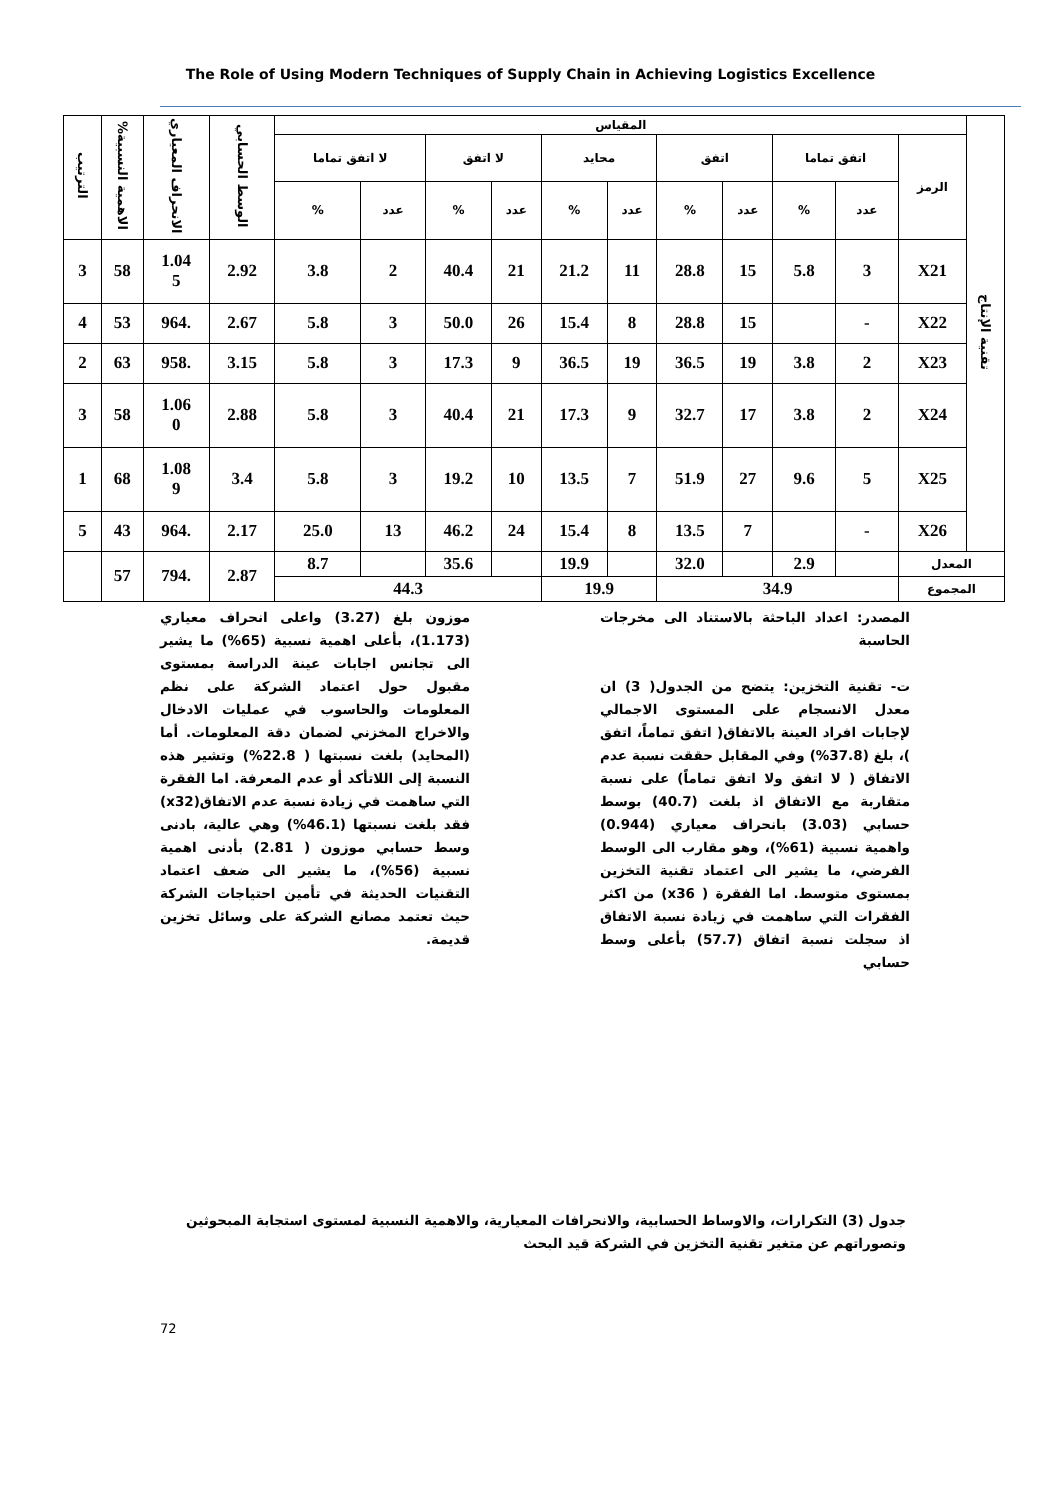The Role of Using Modern Techniques of Supply Chain in Achieving Logistics Excellence
| تقنية الإنتاج | المقياس | | | | | | | | | | | الوسط الحسابي | الانحراف المعياري | الاهمية النسبية% | الترتيب |
| --- | --- | --- | --- | --- | --- | --- | --- | --- | --- | --- | --- | --- | --- | --- | --- |
| | الرمز | اتفق تماما | | اتفق | | محايد | | لا اتفق | | لا اتفق تماما | | | | | |
| | | عدد | % | عدد | % | عدد | % | عدد | % | عدد | % | | | | |
| | X21 | 3 | 5.8 | 15 | 28.8 | 11 | 21.2 | 21 | 40.4 | 2 | 3.8 | 2.92 | 1.04 5 | 58 | 3 |
| | X22 | - | | 15 | 28.8 | 8 | 15.4 | 26 | 50.0 | 3 | 5.8 | 2.67 | .964 | 53 | 4 |
| | X23 | 2 | 3.8 | 19 | 36.5 | 19 | 36.5 | 9 | 17.3 | 3 | 5.8 | 3.15 | .958 | 63 | 2 |
| | X24 | 2 | 3.8 | 17 | 32.7 | 9 | 17.3 | 21 | 40.4 | 3 | 5.8 | 2.88 | 1.06 0 | 58 | 3 |
| | X25 | 5 | 9.6 | 27 | 51.9 | 7 | 13.5 | 10 | 19.2 | 3 | 5.8 | 3.4 | 1.08 9 | 68 | 1 |
| | X26 | - | | 7 | 13.5 | 8 | 15.4 | 24 | 46.2 | 13 | 25.0 | 2.17 | .964 | 43 | 5 |
| المعدل | | | 2.9 | | 32.0 | | 19.9 | | 35.6 | | 8.7 | 2.87 | .794 | 57 | |
| المجموع | | 34.9 | | | | 19.9 | | 44.3 | | | | | | | |
المصدر: اعداد الباحثة بالاستناد الى مخرجات الحاسبة
ت- تقنية التخزين: يتضح من الجدول( 3) ان معدل الانسجام على المستوى الاجمالي لإجابات افراد العينة بالاتفاق( اتفق تماماً، اتفق )، بلغ (37.8%) وفي المقابل حققت نسبة عدم الاتفاق ( لا اتفق ولا اتفق تماماً) على نسبة متقاربة مع الاتفاق اذ بلغت (40.7) بوسط حسابي (3.03) بانحراف معياري (0.944) واهمية نسبية (61%)، وهو مقارب الى الوسط الفرضي، ما يشير الى اعتماد تقنية التخزين بمستوى متوسط. اما الفقرة ( x36) من اكثر الفقرات التي ساهمت في زيادة نسبة الاتفاق اذ سجلت نسبة اتفاق (57.7) بأعلى وسط حسابي
موزون بلغ (3.27) واعلى انحراف معياري (1.173)، بأعلى اهمية نسبية (65%) ما يشير الى تجانس اجابات عينة الدراسة بمستوى مقبول حول اعتماد الشركة على نظم المعلومات والحاسوب في عمليات الادخال والاخراج المخزني لضمان دقة المعلومات. أما (المحايد) بلغت نسبتها ( 22.8%) وتشير هذه النسبة إلى اللاتأكد أو عدم المعرفة. اما الفقرة التي ساهمت في زيادة نسبة عدم الاتفاق(x32) فقد بلغت نسبتها (46.1%) وهي عالية، بادنى وسط حسابي موزون ( 2.81) بأدنى اهمية نسبية (56%)، ما يشير الى ضعف اعتماد التقنيات الحديثة في تأمين احتياجات الشركة حيث تعتمد مصانع الشركة على وسائل تخزين قديمة.
جدول (3) التكرارات، والاوساط الحسابية، والانحرافات المعيارية، والاهمية النسبية لمستوى استجابة المبحوثين وتصوراتهم عن متغير تقنية التخزين في الشركة قيد البحث
72